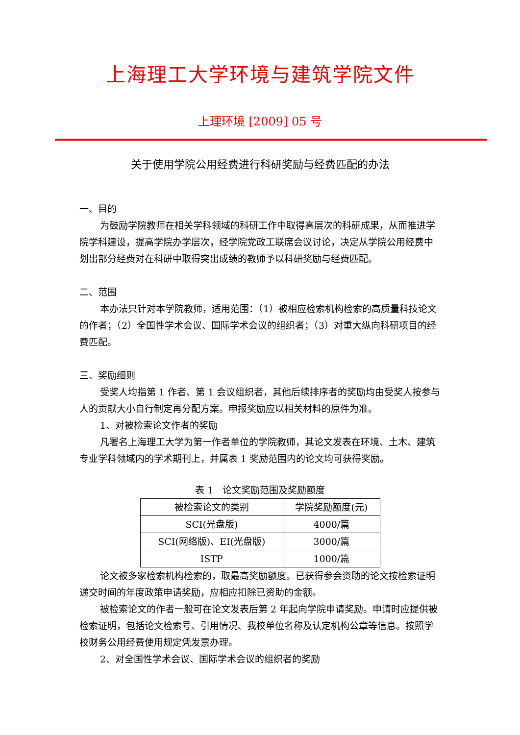上海理工大学环境与建筑学院文件
上理环境 [2009] 05 号
关于使用学院公用经费进行科研奖励与经费匹配的办法
一、目的
为鼓励学院教师在相关学科领域的科研工作中取得高层次的科研成果，从而推进学院学科建设，提高学院办学层次，经学院党政工联席会议讨论，决定从学院公用经费中划出部分经费对在科研中取得突出成绩的教师予以科研奖励与经费匹配。
二、范围
本办法只针对本学院教师，适用范围：（1）被相应检索机构检索的高质量科技论文的作者；（2）全国性学术会议、国际学术会议的组织者；（3）对重大纵向科研项目的经费匹配。
三、奖励细则
受奖人均指第 1 作者、第 1 会议组织者，其他后续排序者的奖励均由受奖人按参与人的贡献大小自行制定再分配方案。申报奖励应以相关材料的原件为准。
1、对被检索论文作者的奖励
凡署名上海理工大学为第一作者单位的学院教师，其论文发表在环境、土木、建筑专业学科领域内的学术期刊上，并属表 1 奖励范围内的论文均可获得奖励。
表 1　论文奖励范围及奖励额度
| 被检索论文的类别 | 学院奖励额度(元) |
| --- | --- |
| SCI(光盘版) | 4000/篇 |
| SCI(网络版)、EI(光盘版) | 3000/篇 |
| ISTP | 1000/篇 |
论文被多家检索机构检索的，取最高奖励额度。已获得参会资助的论文按检索证明递交时间的年度政策申请奖励，应相应扣除已资助的金额。
被检索论文的作者一般可在论文发表后第 2 年起向学院申请奖励。申请时应提供被检索证明，包括论文检索号、引用情况、我校单位名称及认定机构公章等信息。按照学校财务公用经费使用规定凭发票办理。
2、对全国性学术会议、国际学术会议的组织者的奖励